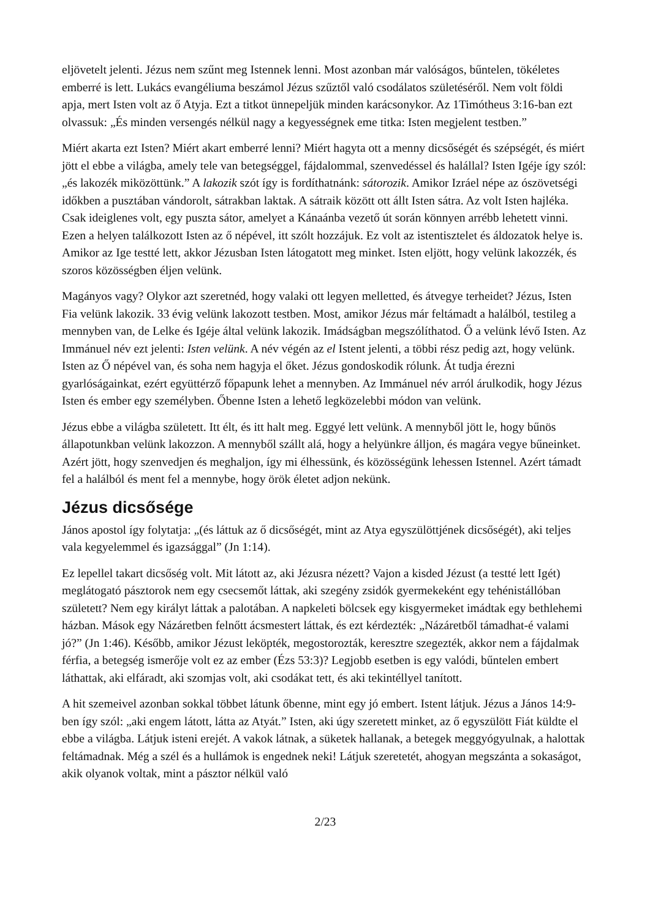eljövetelt jelenti. Jézus nem szűnt meg Istennek lenni. Most azonban már valóságos, bűntelen, tökéletes emberré is lett. Lukács evangéliuma beszámol Jézus szűztől való csodálatos születéséről. Nem volt földi apja, mert Isten volt az ő Atyja. Ezt a titkot ünnepeljük minden karácsonykor. Az 1Timótheus 3:16-ban ezt olvassuk: „És minden versengés nélkül nagy a kegyességnek eme titka: Isten megjelent testben.”
Miért akarta ezt Isten? Miért akart emberré lenni? Miért hagyta ott a menny dicsőségét és szépségét, és miért jött el ebbe a világba, amely tele van betegséggel, fájdalommal, szenvedéssel és halállal? Isten Igéje így szól: „és lakozék miközöttünk.” A lakozik szót így is fordíthatnánk: sátorozik. Amikor Izráel népe az ószövetségi időkben a pusztában vándorolt, sátrakban laktak. A sátraik között ott állt Isten sátra. Az volt Isten hajléka. Csak ideiglenes volt, egy puszta sátor, amelyet a Kánaánba vezető út során könnyen arrébb lehetett vinni. Ezen a helyen találkozott Isten az ő népével, itt szólt hozzájuk. Ez volt az istentisztelet és áldozatok helye is. Amikor az Ige testté lett, akkor Jézusban Isten látogatott meg minket. Isten eljött, hogy velünk lakozzék, és szoros közösségben éljen velünk.
Magányos vagy? Olykor azt szeretnéd, hogy valaki ott legyen melletted, és átvegye terheidet? Jézus, Isten Fia velünk lakozik. 33 évig velünk lakozott testben. Most, amikor Jézus már feltámadt a halálból, testileg a mennyben van, de Lelke és Igéje által velünk lakozik. Imádságban megszólíthatod. Ő a velünk lévő Isten. Az Immánuel név ezt jelenti: Isten velünk. A név végén az el Istent jelenti, a többi rész pedig azt, hogy velünk. Isten az Ő népével van, és soha nem hagyja el őket. Jézus gondoskodik rólunk. Át tudja érezni gyarlóságainkat, ezért együttérző főpapunk lehet a mennyben. Az Immánuel név arról árulkodik, hogy Jézus Isten és ember egy személyben. Őbenne Isten a lehető legközelebbi módon van velünk.
Jézus ebbe a világba született. Itt élt, és itt halt meg. Eggyé lett velünk. A mennyből jött le, hogy bűnös állapotunkban velünk lakozzon. A mennyből szállt alá, hogy a helyünkre álljon, és magára vegye bűneinket. Azért jött, hogy szenvedjen és meghaljon, így mi élhessünk, és közösségünk lehessen Istennel. Azért támadt fel a halálból és ment fel a mennybe, hogy örök életet adjon nekünk.
Jézus dicsősége
János apostol így folytatja: „(és láttuk az ő dicsőségét, mint az Atya egyszülöttjének dicsőségét), aki teljes vala kegyelemmel és igazsággal” (Jn 1:14).
Ez lepellel takart dicsőség volt. Mit látott az, aki Jézusra nézett? Vajon a kisded Jézust (a testté lett Igét) meglátogató pásztorok nem egy csecsemőt láttak, aki szegény zsidók gyermekeként egy tehénistállóban született? Nem egy királyt láttak a palotában. A napkeleti bölcsek egy kisgyermeket imádtak egy bethlehemi házban. Mások egy Názáretben felnőtt ácsmestert láttak, és ezt kérdezték: „Názáretből támadhat-é valami jó?” (Jn 1:46). Később, amikor Jézust leköpték, megostorozták, keresztre szegezték, akkor nem a fájdalmak férfia, a betegség ismerője volt ez az ember (Ézs 53:3)? Legjobb esetben is egy valódi, bűntelen embert láthattak, aki elfáradt, aki szomjas volt, aki csodákat tett, és aki tekintéllyel tanított.
A hit szemeivel azonban sokkal többet látunk őbenne, mint egy jó embert. Istent látjuk. Jézus a János 14:9-ben így szól: „aki engem látott, látta az Atyát.” Isten, aki úgy szeretett minket, az ő egyszülött Fiát küldte el ebbe a világba. Látjuk isteni erejét. A vakok látnak, a süketek hallanak, a betegek meggyógyulnak, a halottak feltámadnak. Még a szél és a hullámok is engednek neki! Látjuk szeretetét, ahogyan megszánta a sokaságot, akik olyanok voltak, mint a pásztor nélkül való
2/23